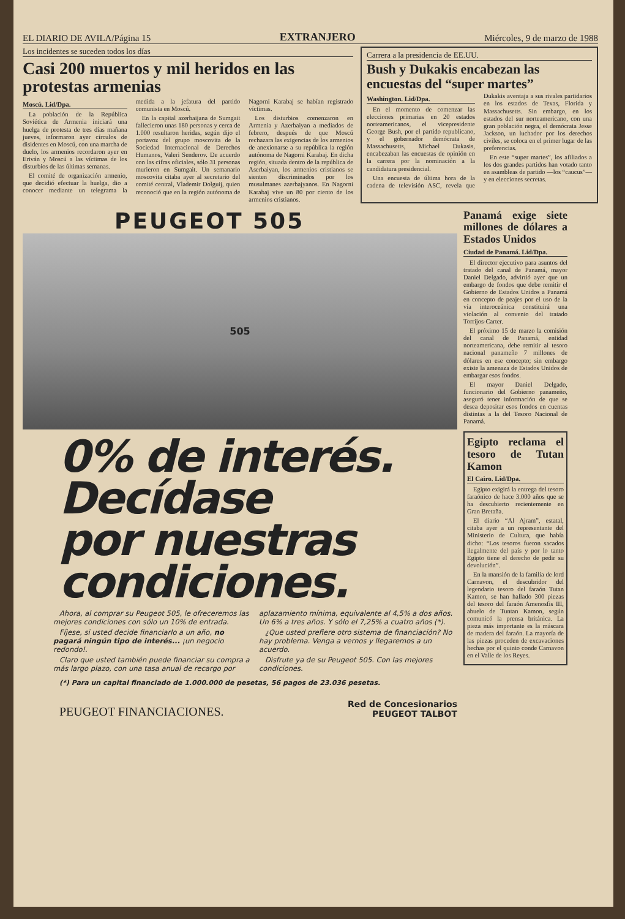EL DIARIO DE AVILA/Página 15 EXTRANJERO Miércoles, 9 de marzo de 1988
Los incidentes se suceden todos los días
Casi 200 muertos y mil heridos en las protestas armenias
Moscú. Lid/Dpa.
La población de la República Soviética de Armenia iniciará una huelga de protesta de tres días mañana jueves, informaron ayer círculos de disidentes en Moscú, con una marcha de duelo, los armenios recordaron ayer en Eriván y Moscú a las víctimas de los disturbios de las últimas semanas.
El comité de organización armenio, que decidió efectuar la huelga, dio a conocer mediante un telegrama la medida a la jefatura del partido comunista en Moscú.
En la capital azerbaijana de Sumgait fallecieron unas 180 personas y cerca de 1.000 resultaron heridas, según dijo el portavoz del grupo moscovita de la Sociedad Internacional de Derechos Humanos, Valeri Senderov. De acuerdo con las cifras oficiales, sólo 31 personas murieron en Sumgait. Un semanario moscovita citaba ayer al secretario del comité central, Vlademir Dolguij, quien reconoció que en la región autónoma de Nagorni Karabaj se habían registrado víctimas.
Los disturbios comenzaron en Armenia y Azerbaiyan a mediados de febrero, después de que Moscú rechazara las exigencias de los armenios de anexionarse a su república la región autónoma de Nagorni Karabaj. En dicha región, situada dentro de la república de Aserbaiyan, los armenios cristianos se sienten discriminados por los musulmanes azerbajyanos. En Nagorni Karabaj vive un 80 por ciento de los armenios cristianos.
Carrera a la presidencia de EE.UU.
Bush y Dukakis encabezan las encuestas del “super martes”
Washington. Lid/Dpa.
En el momento de comenzar las elecciones primarias en 20 estados norteamericanos, el vicepresidente George Bush, por el partido republicano, y el gobernador demócrata de Massachusetts, Michael Dukasis, encabezaban las encuestas de opinión en la carrera por la nominación a la candidatura presidencial.
Una encuesta de última hora de la cadena de televisión ASC, revela que Dukakis aventaja a sus rivales partidarios en los estados de Texas, Florida y Massachusetts. Sin embargo, en los estados del sur norteamericano, con una gran población negra, el demócrata Jesse Jackson, un luchador por los derechos civiles, se coloca en el primer lugar de las preferencias.
En este “super martes”, los afiliados a los dos grandes partidos han votado tanto en asambleas de partido —los “caucus”— y en elecciones secretas.
PEUGEOT 505
505
0% de interés.
Decídase
por nuestras
condiciones.
Ahora, al comprar su Peugeot 505, le ofreceremos las mejores condiciones con sólo un 10% de entrada.
Fíjese, si usted decide financiarlo a un año, no pagará ningún tipo de interés... ¡un negocio redondo!.
Claro que usted también puede financiar su compra a más largo plazo, con una tasa anual de recargo por aplazamiento mínima, equivalente al 4,5% a dos años. Un 6% a tres años. Y sólo el 7,25% a cuatro años (*).
¿Que usted prefiere otro sistema de financiación? No hay problema. Venga a vernos y llegaremos a un acuerdo.
Disfrute ya de su Peugeot 505. Con las mejores condiciones.
(*) Para un capital financiado de 1.000.000 de pesetas, 56 pagos de 23.036 pesetas.
PEUGEOT FINANCIACIONES. Red de Concesionarios
PEUGEOT TALBOT
Panamá exige siete millones de dólares a Estados Unidos
Ciudad de Panamá. Lid/Dpa.
El director ejecutivo para asuntos del tratado del canal de Panamá, mayor Daniel Delgado, advirtió ayer que un embargo de fondos que debe remitir el Gobierno de Estados Unidos a Panamá en concepto de peajes por el uso de la vía interoceánica constituirá una violación al convenio del tratado Torrijos-Carter.
El próximo 15 de marzo la comisión del canal de Panamá, entidad norteamericana, debe remitir al tesoro nacional panameño 7 millones de dólares en ese concepto; sin embargo existe la amenaza de Estados Unidos de embargar esos fondos.
El mayor Daniel Delgado, funcionario del Gobierno panameño, aseguró tener información de que se desea depositar esos fondos en cuentas distintas a la del Tesoro Nacional de Panamá.
Egipto reclama el tesoro de Tutan Kamon
El Cairo. Lid/Dpa.
Egipto exigirá la entrega del tesoro faraónico de hace 3.000 años que se ha descubierto recientemente en Gran Bretaña.
El diario “Al Ajram”, estatal, citaba ayer a un representante del Ministerio de Cultura, que había dicho: “Los tesoros fueron sacados ilegalmente del país y por lo tanto Egipto tiene el derecho de pedir su devolución”.
En la mansión de la familia de lord Carnavon, el descubridor del legendario tesoro del faraón Tutan Kamon, se han hallado 300 piezas del tesoro del faraón Amenosfis III, abuelo de Tuntan Kamon, según comunicó la prensa británica. La pieza más importante es la máscara de madera del faraón. La mayoría de las piezas proceden de excavaciones hechas por el quinto conde Carnavon en el Valle de los Reyes.